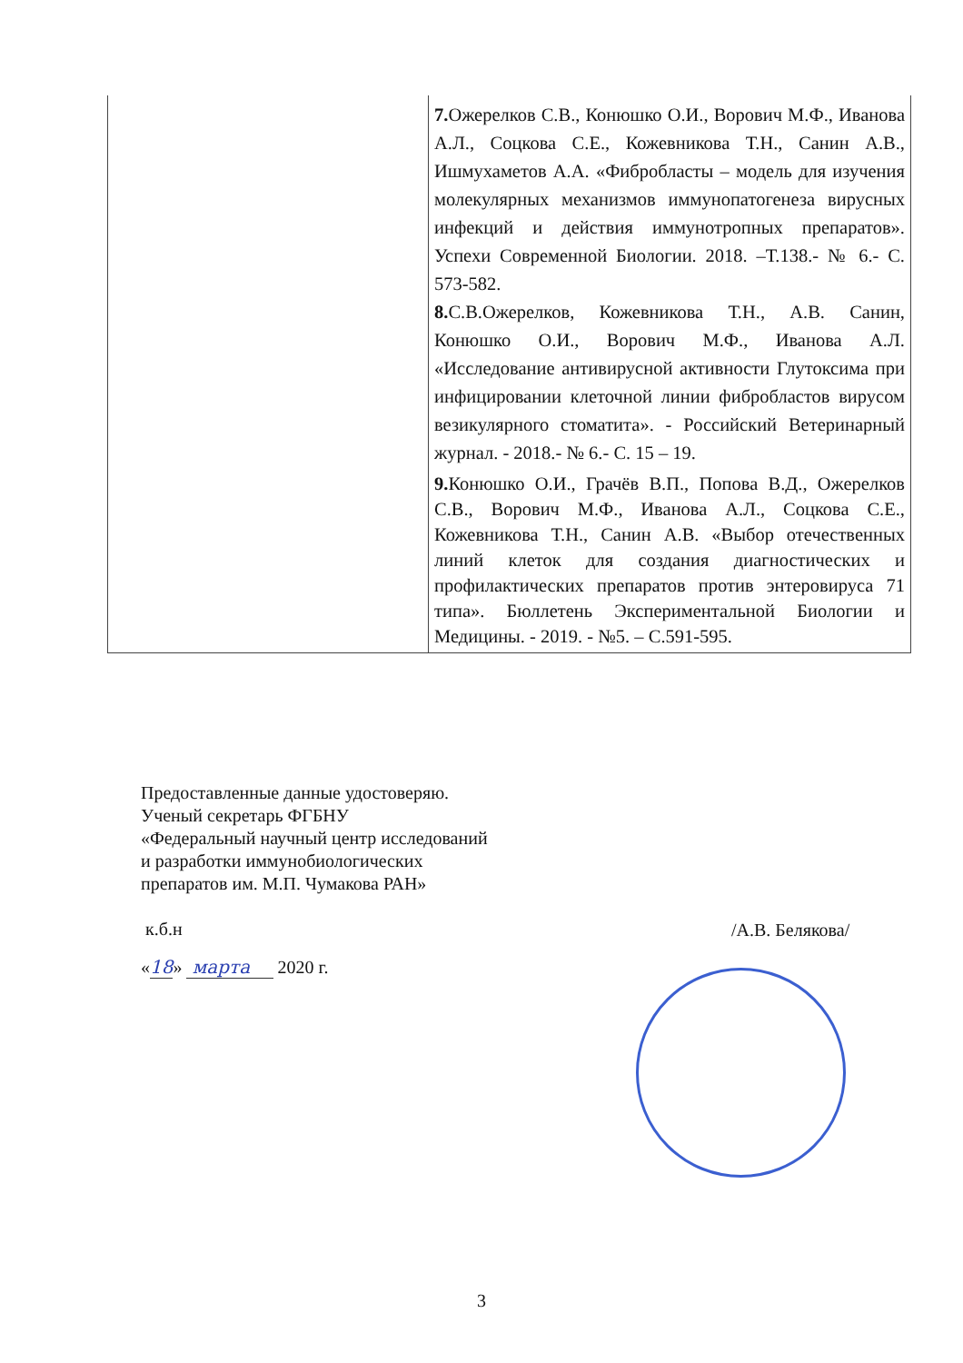| | 7. Ожерелков С.В., Конюшко О.И., Ворович М.Ф., Иванова А.Л., Соцкова С.Е., Кожевникова Т.Н., Санин А.В., Ишмухаметов А.А. «Фибробласты – модель для изучения молекулярных механизмов иммунопатогенеза вирусных инфекций и действия иммунотропных препаратов». Успехи Современной Биологии. 2018. –Т.138.- № 6.- С. 573-582. 8. С.В.Ожерелков, Кожевникова Т.Н., А.В. Санин, Конюшко О.И., Ворович М.Ф., Иванова А.Л. «Исследование антивирусной активности Глутоксима при инфицировании клеточной линии фибробластов вирусом везикулярного стоматита». - Российский Ветеринарный журнал. - 2018.- № 6.- С. 15 – 19. 9. Конюшко О.И., Грачёв В.П., Попова В.Д., Ожерелков С.В., Ворович М.Ф., Иванова А.Л., Соцкова С.Е., Кожевникова Т.Н., Санин А.В. «Выбор отечественных линий клеток для создания диагностических и профилактических препаратов против энтеровируса 71 типа». Бюллетень Экспериментальной Биологии и Медицины. - 2019. - №5. – С.591-595. |
Предоставленные данные удостоверяю.
Ученый секретарь ФГБНУ
«Федеральный научный центр исследований
и разработки иммунобиологических
препаратов им. М.П. Чумакова РАН»
к.б.н
/А.В. Белякова/
«18» марта 2020 г.
3